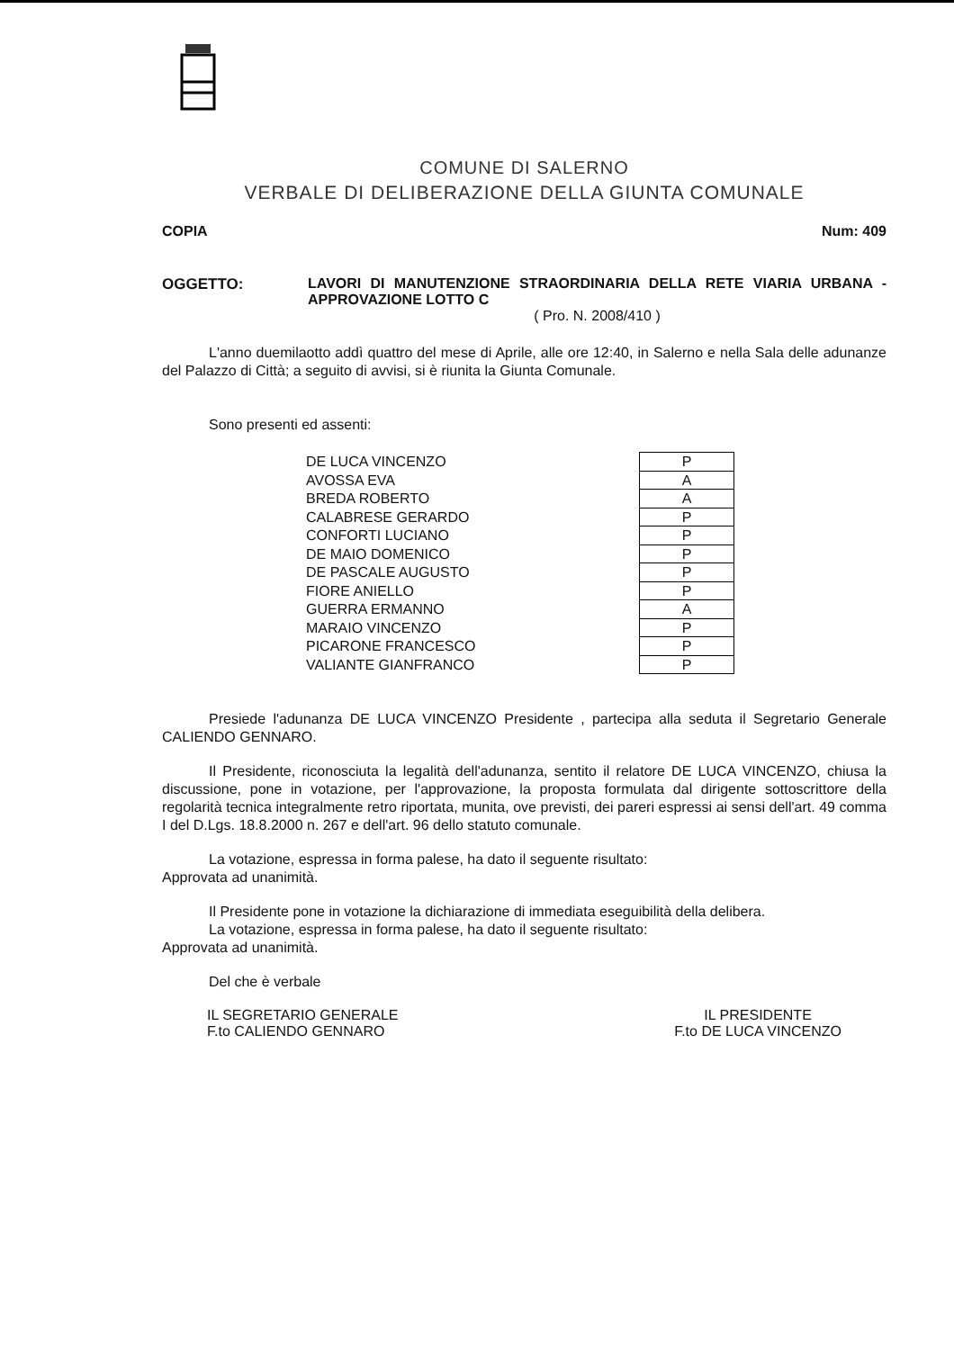COMUNE DI SALERNO
VERBALE DI DELIBERAZIONE DELLA GIUNTA COMUNALE
COPIA Num: 409
OGGETTO: LAVORI DI MANUTENZIONE STRAORDINARIA DELLA RETE VIARIA URBANA - APPROVAZIONE LOTTO C
( Pro. N. 2008/410 )
L'anno duemilaotto addì quattro del mese di Aprile, alle ore 12:40, in Salerno e nella Sala delle adunanze del Palazzo di Città; a seguito di avvisi, si è riunita la Giunta Comunale.
Sono presenti ed assenti:
| DE LUCA VINCENZO | P |
| AVOSSA EVA | A |
| BREDA ROBERTO | A |
| CALABRESE GERARDO | P |
| CONFORTI LUCIANO | P |
| DE MAIO DOMENICO | P |
| DE PASCALE AUGUSTO | P |
| FIORE ANIELLO | P |
| GUERRA ERMANNO | A |
| MARAIO VINCENZO | P |
| PICARONE FRANCESCO | P |
| VALIANTE GIANFRANCO | P |
Presiede l'adunanza DE LUCA VINCENZO Presidente , partecipa alla seduta il Segretario Generale CALIENDO GENNARO.
Il Presidente, riconosciuta la legalità dell'adunanza, sentito il relatore DE LUCA VINCENZO, chiusa la discussione, pone in votazione, per l'approvazione, la proposta formulata dal dirigente sottoscrittore della regolarità tecnica integralmente retro riportata, munita, ove previsti, dei pareri espressi ai sensi dell'art. 49 comma I del D.Lgs. 18.8.2000 n. 267 e dell'art. 96 dello statuto comunale.
La votazione, espressa in forma palese, ha dato il seguente risultato:
Approvata ad unanimità.
Il Presidente pone in votazione la dichiarazione di immediata eseguibilità della delibera.
La votazione, espressa in forma palese, ha dato il seguente risultato:
Approvata ad unanimità.
Del che è verbale
IL SEGRETARIO GENERALE
F.to CALIENDO GENNARO
IL PRESIDENTE
F.to DE LUCA VINCENZO